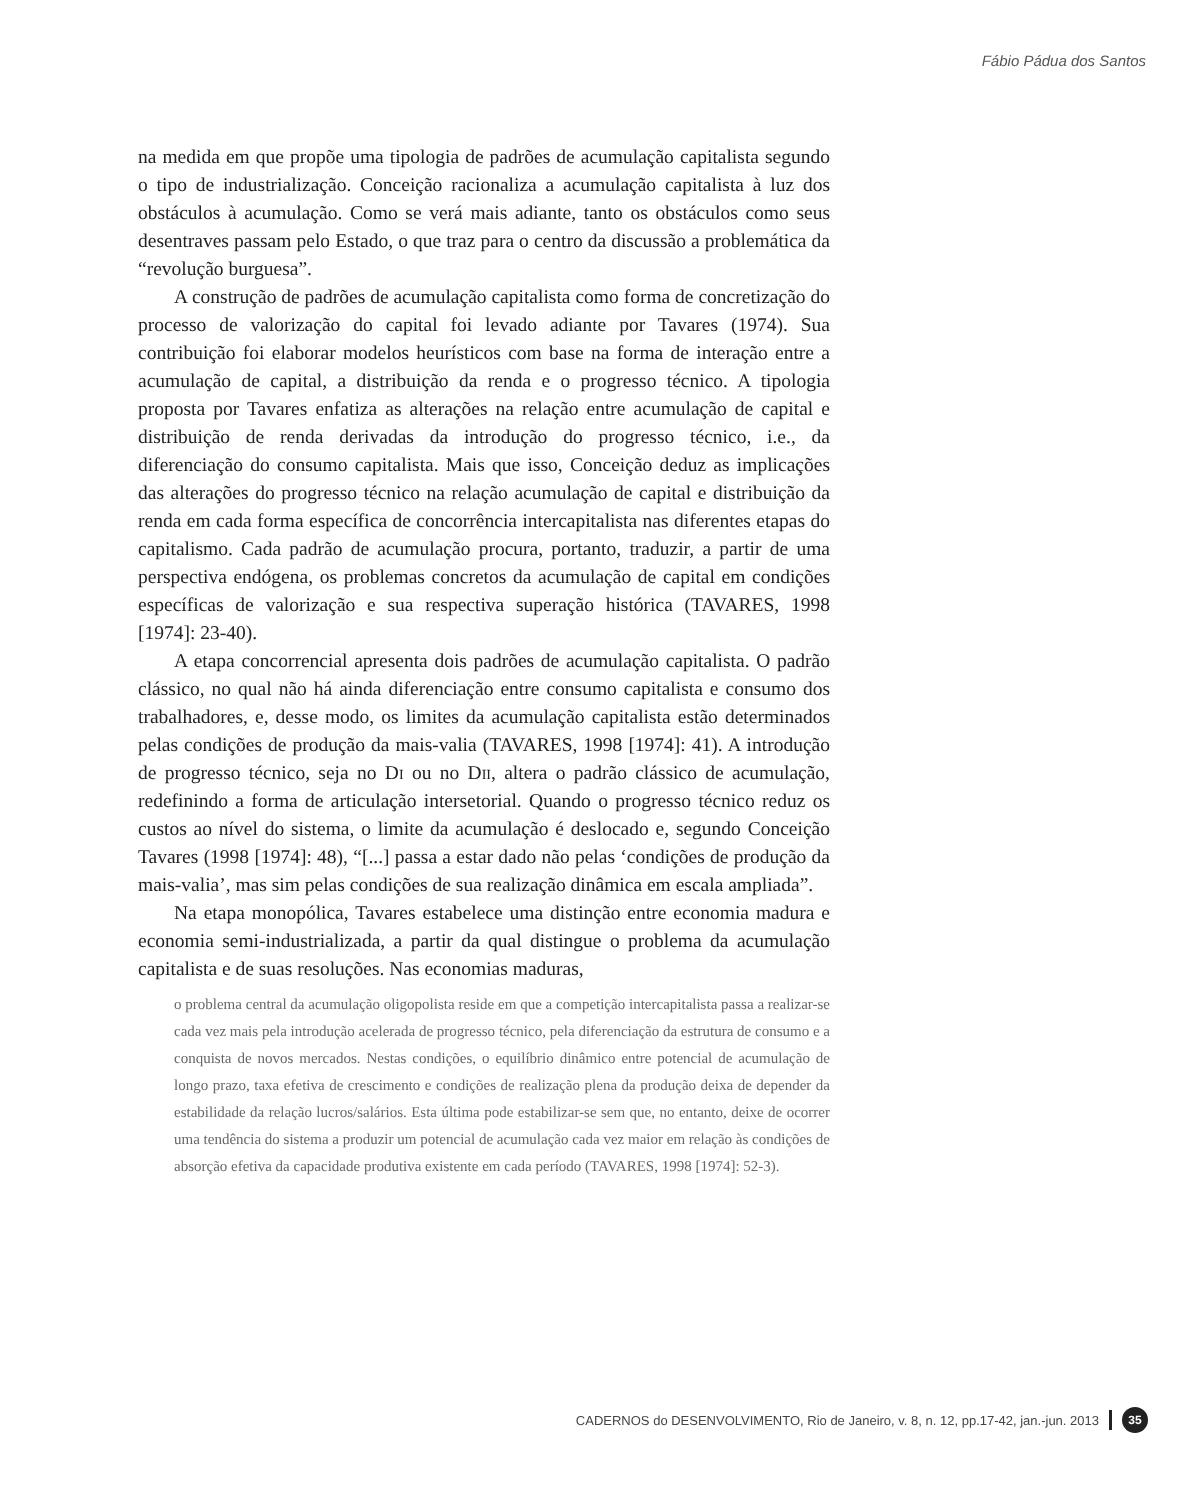Fábio Pádua dos Santos
na medida em que propõe uma tipologia de padrões de acumulação capitalista segundo o tipo de industrialização. Conceição racionaliza a acumulação capitalista à luz dos obstáculos à acumulação. Como se verá mais adiante, tanto os obstáculos como seus desentraves passam pelo Estado, o que traz para o centro da discussão a problemática da “revolução burguesa”.
A construção de padrões de acumulação capitalista como forma de concretização do processo de valorização do capital foi levado adiante por Tavares (1974). Sua contribuição foi elaborar modelos heurísticos com base na forma de interação entre a acumulação de capital, a distribuição da renda e o progresso técnico. A tipologia proposta por Tavares enfatiza as alterações na relação entre acumulação de capital e distribuição de renda derivadas da introdução do progresso técnico, i.e., da diferenciação do consumo capitalista. Mais que isso, Conceição deduz as implicações das alterações do progresso técnico na relação acumulação de capital e distribuição da renda em cada forma específica de concorrência intercapitalista nas diferentes etapas do capitalismo. Cada padrão de acumulação procura, portanto, traduzir, a partir de uma perspectiva endógena, os problemas concretos da acumulação de capital em condições específicas de valorização e sua respectiva superação histórica (TAVARES, 1998 [1974]: 23-40).
A etapa concorrencial apresenta dois padrões de acumulação capitalista. O padrão clássico, no qual não há ainda diferenciação entre consumo capitalista e consumo dos trabalhadores, e, desse modo, os limites da acumulação capitalista estão determinados pelas condições de produção da mais-valia (TAVARES, 1998 [1974]: 41). A introdução de progresso técnico, seja no Di ou no Dii, altera o padrão clássico de acumulação, redefinindo a forma de articulação intersetorial. Quando o progresso técnico reduz os custos ao nível do sistema, o limite da acumulação é deslocado e, segundo Conceição Tavares (1998 [1974]: 48), “[...] passa a estar dado não pelas ‘condições de produção da mais-valia’, mas sim pelas condições de sua realização dinâmica em escala ampliada”.
Na etapa monopólica, Tavares estabelece uma distinção entre economia madura e economia semi-industrializada, a partir da qual distingue o problema da acumulação capitalista e de suas resoluções. Nas economias maduras,
o problema central da acumulação oligopolista reside em que a competição intercapitalista passa a realizar-se cada vez mais pela introdução acelerada de progresso técnico, pela diferenciação da estrutura de consumo e a conquista de novos mercados. Nestas condições, o equilíbrio dinâmico entre potencial de acumulação de longo prazo, taxa efetiva de crescimento e condições de realização plena da produção deixa de depender da estabilidade da relação lucros/salários. Esta última pode estabilizar-se sem que, no entanto, deixe de ocorrer uma tendência do sistema a produzir um potencial de acumulação cada vez maior em relação às condições de absorção efetiva da capacidade produtiva existente em cada período (TAVARES, 1998 [1974]: 52-3).
CADERNOS do DESENVOLVIMENTO, Rio de Janeiro, v. 8, n. 12, pp.17-42, jan.-jun. 2013 35